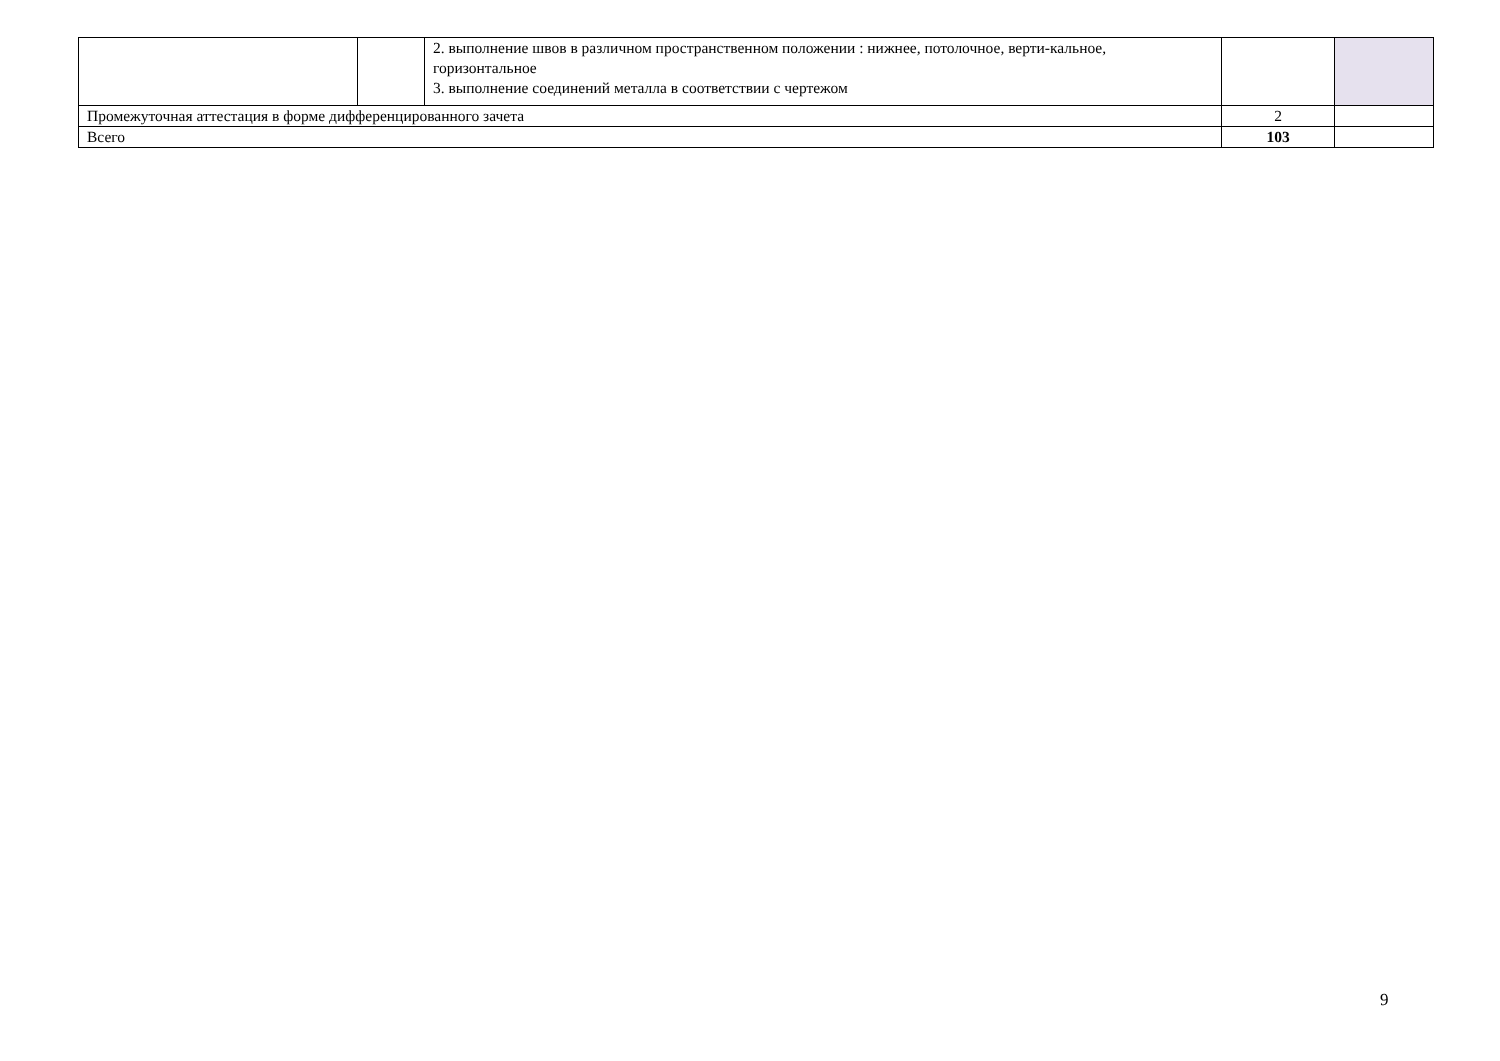| | | 2. выполнение швов в различном пространственном положении : нижнее, потолочное, верти-кальное, горизонтальное 3. выполнение соединений металла в соответствии с чертежом | | |
| Промежуточная аттестация в форме дифференцированного зачета | | | 2 | |
| Всего | | | 103 | |
9